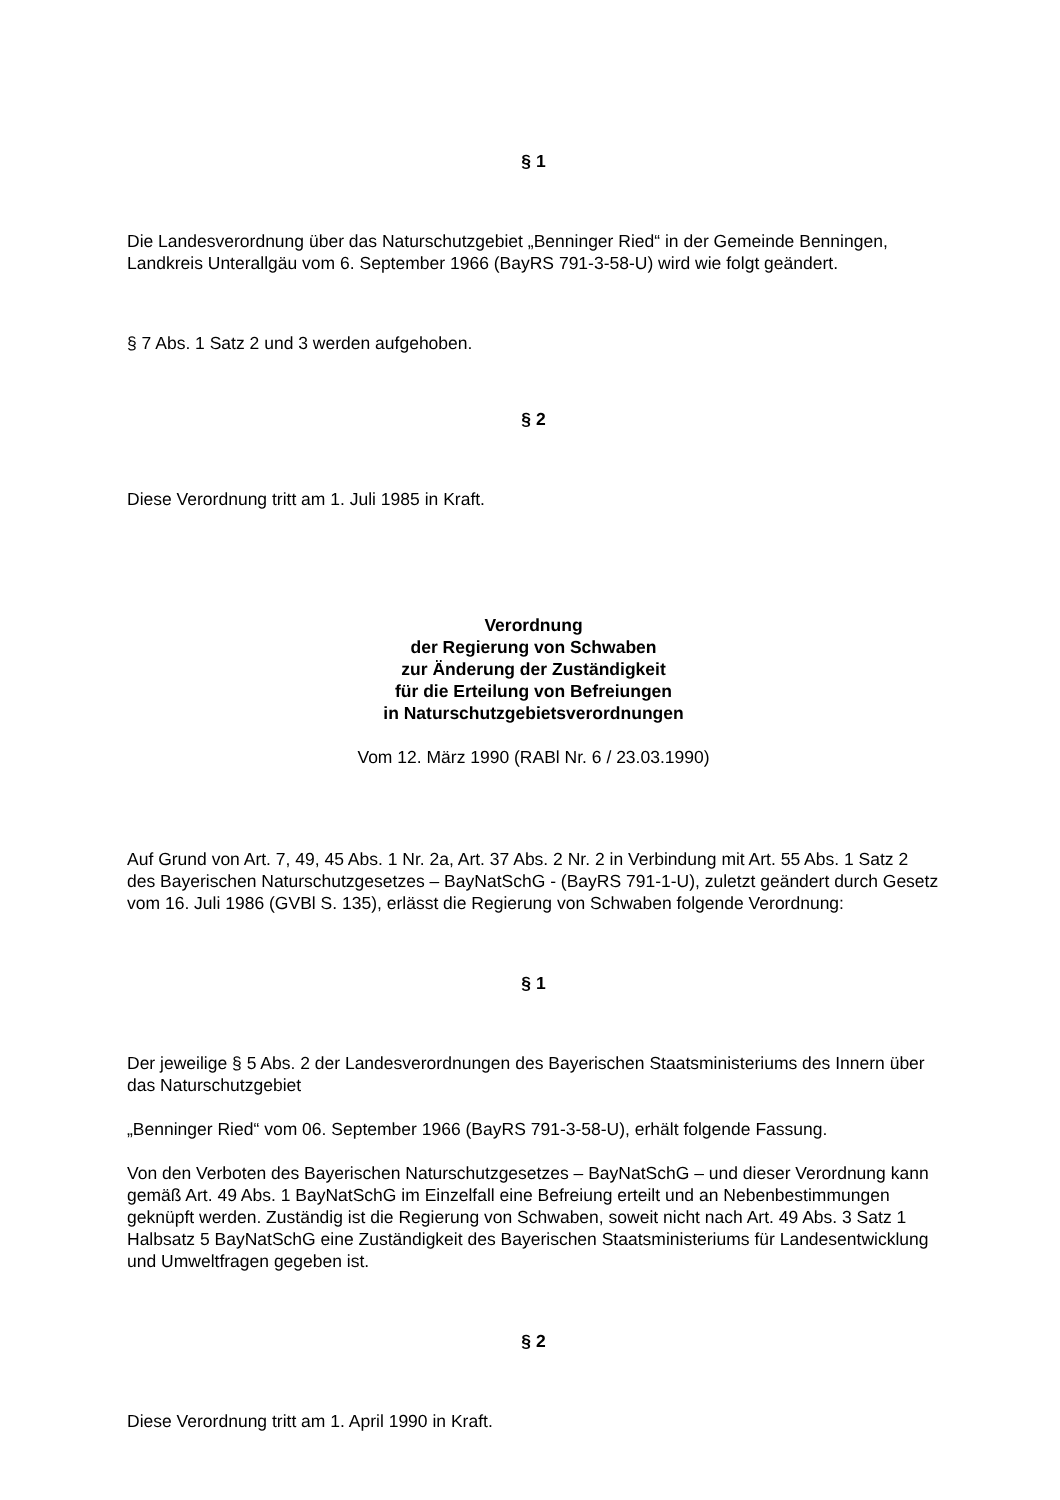§ 1
Die Landesverordnung über das Naturschutzgebiet „Benninger Ried“ in der Gemeinde Benningen, Landkreis Unterallgäu vom 6. September 1966 (BayRS 791-3-58-U) wird wie folgt geändert.
§ 7 Abs. 1 Satz 2 und 3 werden aufgehoben.
§ 2
Diese Verordnung tritt am 1. Juli 1985 in Kraft.
Verordnung
der Regierung von Schwaben
zur Änderung der Zuständigkeit
für die Erteilung von Befreiungen
in Naturschutzgebietsverordnungen
Vom 12. März 1990 (RABl Nr. 6 / 23.03.1990)
Auf Grund von Art. 7, 49, 45 Abs. 1 Nr. 2a, Art. 37 Abs. 2 Nr. 2 in Verbindung mit Art. 55 Abs. 1 Satz 2 des Bayerischen Naturschutzgesetzes – BayNatSchG - (BayRS 791-1-U), zuletzt geändert durch Gesetz vom 16. Juli 1986 (GVBl S. 135), erlässt die Regierung von Schwaben folgende Verordnung:
§ 1
Der jeweilige § 5 Abs. 2 der Landesverordnungen des Bayerischen Staatsministeriums des Innern über das Naturschutzgebiet
„Benninger Ried“ vom 06. September 1966 (BayRS 791-3-58-U), erhält folgende Fassung.
Von den Verboten des Bayerischen Naturschutzgesetzes – BayNatSchG – und dieser Verordnung kann gemäß Art. 49 Abs. 1 BayNatSchG im Einzelfall eine Befreiung erteilt und an Nebenbestimmungen geknüpft werden. Zuständig ist die Regierung von Schwaben, soweit nicht nach Art. 49 Abs. 3 Satz 1 Halbsatz 5 BayNatSchG eine Zuständigkeit des Bayerischen Staatsministeriums für Landesentwicklung und Umweltfragen gegeben ist.
§ 2
Diese Verordnung tritt am 1. April 1990 in Kraft.